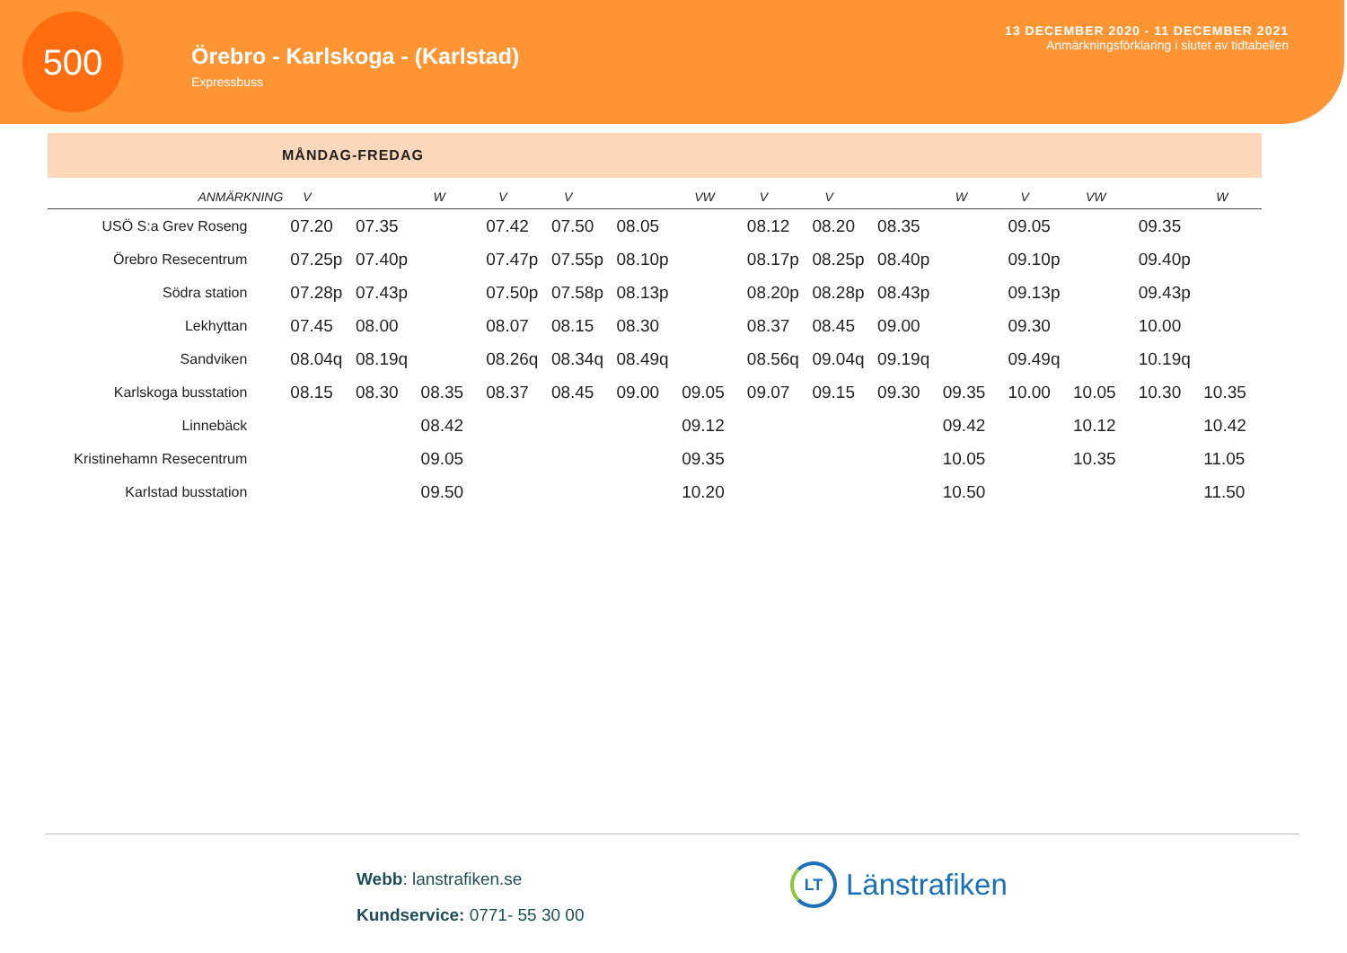500
Örebro - Karlskoga - (Karlstad)
Expressbuss
13 DECEMBER 2020 - 11 DECEMBER 2021
Anmärkningsförklaring i slutet av tidtabellen
MÅNDAG-FREDAG
| ANMÄRKNING | V | | W | V | V | | VW | V | V | | W | V | VW | | W |
| --- | --- | --- | --- | --- | --- | --- | --- | --- | --- | --- | --- | --- | --- | --- | --- |
| USÖ S:a Grev Roseng | 07.20 | 07.35 | | 07.42 | 07.50 | 08.05 | | 08.12 | 08.20 | 08.35 | | 09.05 | | 09.35 | |
| Örebro Resecentrum | 07.25p | 07.40p | | 07.47p | 07.55p | 08.10p | | 08.17p | 08.25p | 08.40p | | 09.10p | | 09.40p | |
| Södra station | 07.28p | 07.43p | | 07.50p | 07.58p | 08.13p | | 08.20p | 08.28p | 08.43p | | 09.13p | | 09.43p | |
| Lekhyttan | 07.45 | 08.00 | | 08.07 | 08.15 | 08.30 | | 08.37 | 08.45 | 09.00 | | 09.30 | | 10.00 | |
| Sandviken | 08.04q | 08.19q | | 08.26q | 08.34q | 08.49q | | 08.56q | 09.04q | 09.19q | | 09.49q | | 10.19q | |
| Karlskoga busstation | 08.15 | 08.30 | 08.35 | 08.37 | 08.45 | 09.00 | 09.05 | 09.07 | 09.15 | 09.30 | 09.35 | 10.00 | 10.05 | 10.30 | 10.35 |
| Linnebäck | | | 08.42 | | | | 09.12 | | | | 09.42 | | 10.12 | | 10.42 |
| Kristinehamn Resecentrum | | | 09.05 | | | | 09.35 | | | | 10.05 | | 10.35 | | 11.05 |
| Karlstad busstation | | | 09.50 | | | | 10.20 | | | | 10.50 | | | | 11.50 |
Webb: lanstrafiken.se
Kundservice: 0771- 55 30 00
LT
Länstrafiken